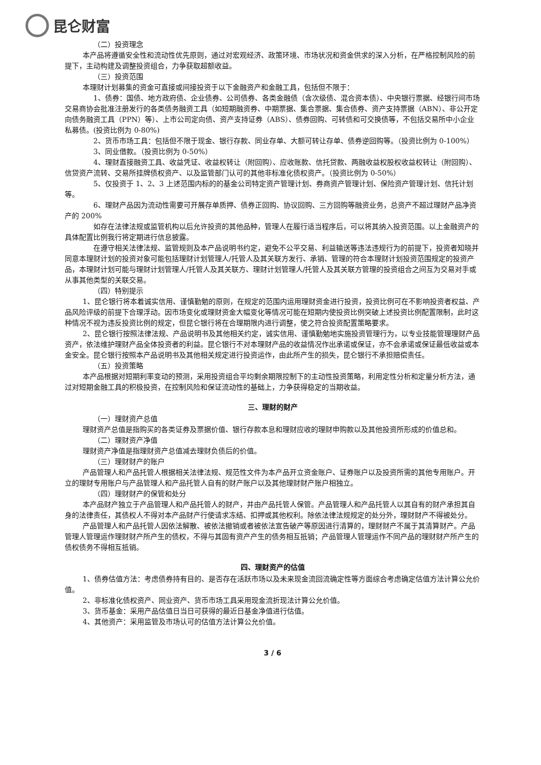昆仑财富
（二）投资理念
本产品将遵循安全性和流动性优先原则，通过对宏观经济、政策环境、市场状况和资金供求的深入分析，在严格控制风险的前提下，主动构建及调整投资组合，力争获取超额收益。
（三）投资范围
本理财计划募集的资金可直接或间接投资于以下金融资产和金融工具，包括但不限于：
1、债券：国债、地方政府债、企业债券、公司债券、各类金融债（含次级债、混合资本债）、中央银行票据、经银行间市场交易商协会批准注册发行的各类债务融资工具（如短期融资券、中期票据、集合票据、集合债券、资产支持票据（ABN）、非公开定向债务融资工具（PPN）等）、上市公司定向债、资产支持证券（ABS）、债券回购、可转债和可交换债等，不包括交易所中小企业私募债。(投资比例为 0-80%)
2、货币市场工具：包括但不限于现金、银行存款、同业存单、大额可转让存单、债券逆回购等。（投资比例为 0-100%）
3、同业借款。（投资比例为 0-50%）
4、理财直接融资工具、收益凭证、收益权转让（附回购）、应收账款、信托贷款、两融收益权股权收益权转让（附回购）、信贷资产流转、交易所挂牌债权资产、以及监管部门认可的其他非标准化债权资产。（投资比例为 0-50%）
5、仅投资于 1、2、3 上述范围内标的的基金公司特定资产管理计划、券商资产管理计划、保险资产管理计划、信托计划等。
6、理财产品因为流动性需要可开展存单质押、债券正回购、协议回购、三方回购等融资业务，总资产不超过理财产品净资产的 200%
如存在法律法规或监管机构以后允许投资的其他品种，管理人在履行适当程序后，可以将其纳入投资范围。以上金融资产的具体配置比例我行将定期进行信息披露。
在遵守相关法律法规、监管规则及本产品说明书约定，避免不公平交易、利益输送等违法违规行为的前提下，投资者知晓并同意本理财计划的投资对象可能包括理财计划管理人/托管人及其关联方发行、承销、管理的符合本理财计划投资范围规定的投资产品，本理财计划可能与理财计划管理人/托管人及其关联方、理财计划管理人/托管人及其关联方管理的投资组合之间互为交易对手或从事其他类型的关联交易。
（四）特别提示
1、昆仑银行将本着诚实信用、谨慎勤勉的原则，在规定的范围内运用理财资金进行投资，投资比例可在不影响投资者权益、产品风险评级的前提下合理浮动。因市场变化或理财资金大幅变化等情况可能在短期内使投资比例突破上述投资比例配置限制，此时这种情况不视为违反投资比例的规定，但昆仑银行将在合理期限内进行调整，使之符合投资配置策略要求。
2、昆仑银行按照法律法规、产品说明书及其他相关约定，诚实信用、谨慎勤勉地实施投资管理行为，以专业技能管理理财产品资产，依法维护理财产品全体投资者的利益。昆仑银行不对本理财产品的收益情况作出承诺或保证，亦不会承诺或保证最低收益或本金安全。昆仑银行按照本产品说明书及其他相关规定进行投资运作，由此所产生的损失，昆仑银行不承担赔偿责任。
（五）投资策略
本产品根据对短期利率变动的预测，采用投资组合平均剩余期限控制下的主动性投资策略，利用定性分析和定量分析方法，通过对短期金融工具的积极投资，在控制风险和保证流动性的基础上，力争获得稳定的当期收益。
三、理财的财产
（一）理财资产总值
理财资产总值是指购买的各类证券及票据价值、银行存款本息和理财应收的理财申购款以及其他投资所形成的价值总和。
（二）理财资产净值
理财资产净值是指理财资产总值减去理财负债后的价值。
（三）理财财产的账户
产品管理人和产品托管人根据相关法律法规、规范性文件为本产品开立资金账户、证券账户以及投资所需的其他专用账户。开立的理财专用账户与产品管理人和产品托管人自有的财产账户以及其他理财财产账户相独立。
（四）理财财产的保管和处分
本产品财产独立于产品管理人和产品托管人的财产，并由产品托管人保管。产品管理人和产品托管人以其自有的财产承担其自身的法律责任，其债权人不得对本产品财产行使请求冻结、扣押或其他权利。除依法律法规规定的处分外，理财财产不得被处分。
产品管理人和产品托管人因依法解散、被依法撤销或者被依法宣告破产等原因进行清算的，理财财产不属于其清算财产。产品管理人管理运作理财财产所产生的债权，不得与其固有资产产生的债务相互抵销；产品管理人管理运作不同产品的理财财产所产生的债权债务不得相互抵销。
四、理财资产的估值
1、债券估值方法：考虑债券持有目的、是否存在活跃市场以及未来现金流回流确定性等方面综合考虑确定估值方法计算公允价值。
2、非标准化债权资产、同业资产、货币市场工具采用现金流折现法计算公允价值。
3、货币基金：采用产品估值日当日可获得的最近日基金净值进行估值。
4、其他资产：采用监管及市场认可的估值方法计算公允价值。
3 / 6